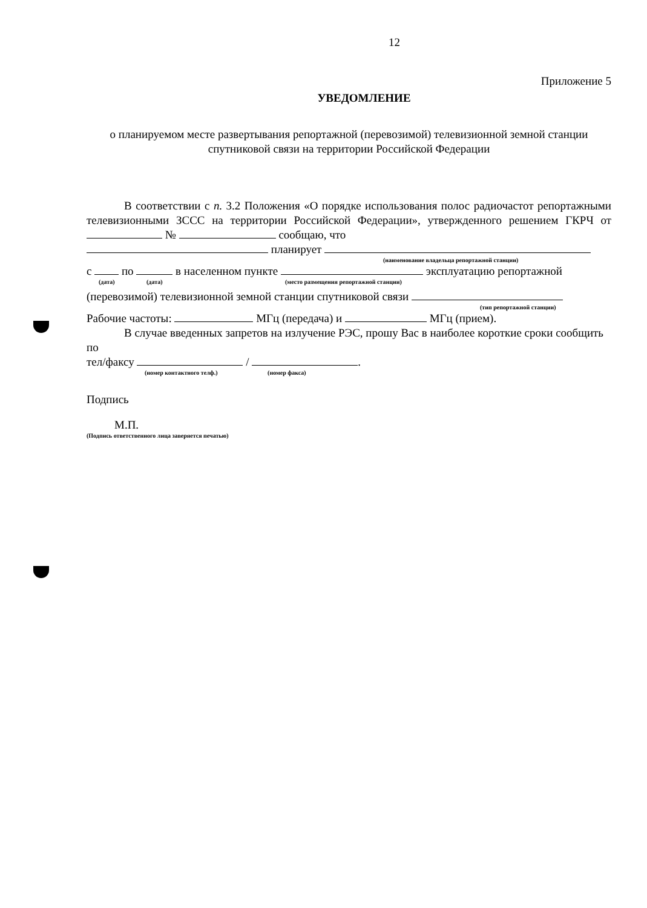12
Приложение 5
УВЕДОМЛЕНИЕ
о планируемом месте развертывания репортажной (перевозимой) телевизионной земной станции спутниковой связи на территории Российской Федерации
В соответствии с п. 3.2 Положения «О порядке использования полос радиочастот репортажными телевизионными ЗССС на территории Российской Федерации», утвержденного решением ГКРЧ от № сообщаю, что
планирует
(наименование владельца репортажной станции)
с по в населенном пункте эксплуатацию репортажной
(дата) (дата) (место размещения репортажной станции)
(перевозимой) телевизионной земной станции спутниковой связи
(тип репортажной станции)
Рабочие частоты: МГц (передача) и МГц (прием).
В случае введенных запретов на излучение РЭС, прошу Вас в наиболее короткие сроки сообщить по
тел/факсу / .
(номер контактного телф.) (номер факса)
Подпись
М.П.
(Подпись ответственного лица заверяется печатью)